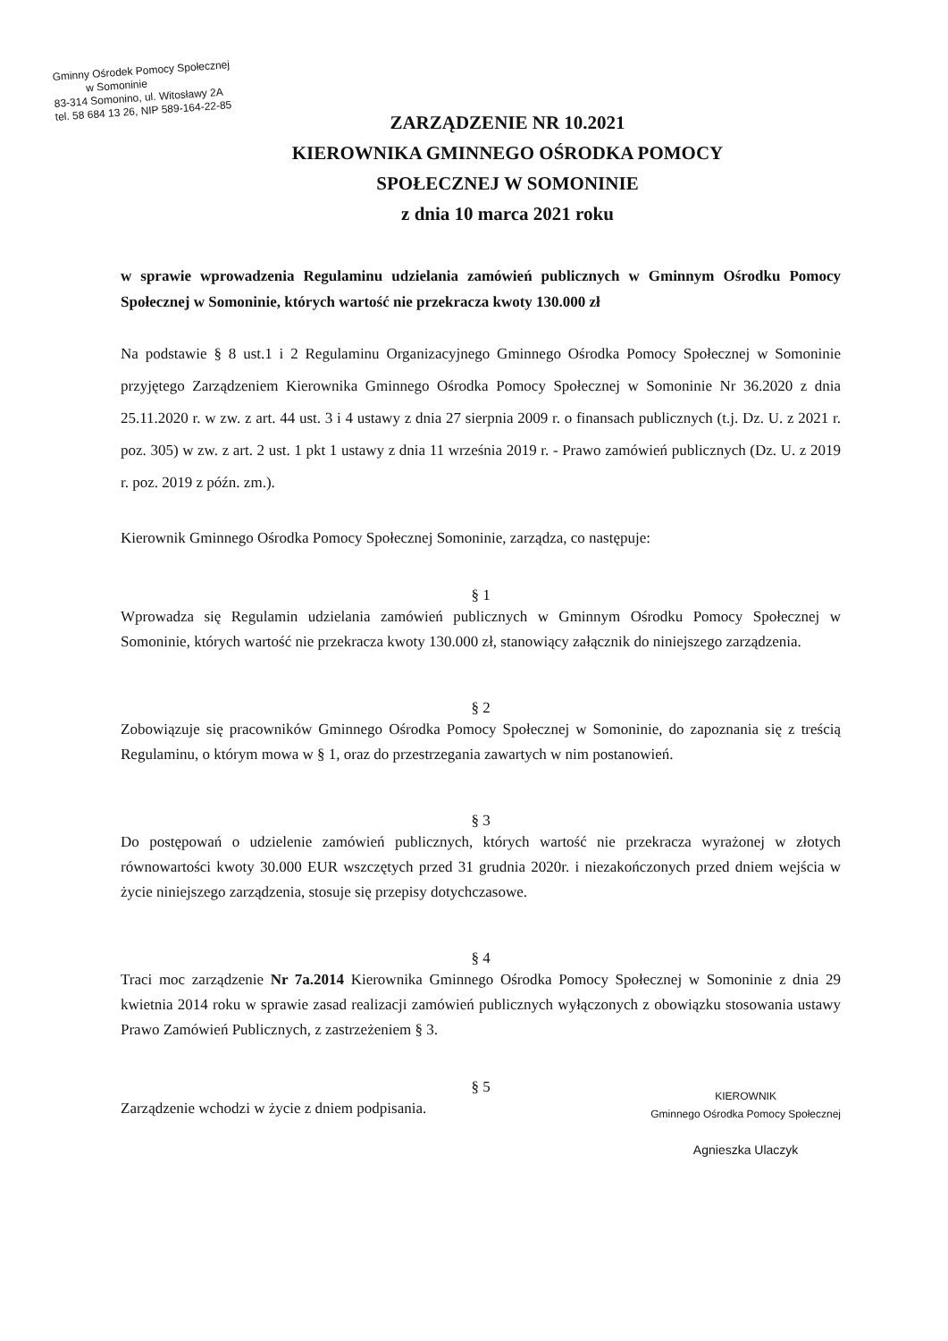Gminny Ośrodek Pomocy Społecznej
w Somoninie
83-314 Somonino, ul. Witosławy 2A
tel. 58 684 13 26, NIP 589-164-22-85
ZARZĄDZENIE NR 10.2021
KIEROWNIKA GMINNEGO OŚRODKA POMOCY
SPOŁECZNEJ W SOMONINIE
z dnia 10 marca 2021 roku
w sprawie wprowadzenia Regulaminu udzielania zamówień publicznych w Gminnym Ośrodku Pomocy Społecznej w Somoninie, których wartość nie przekracza kwoty 130.000 zł
Na podstawie § 8 ust.1 i 2 Regulaminu Organizacyjnego Gminnego Ośrodka Pomocy Społecznej w Somoninie przyjętego Zarządzeniem Kierownika Gminnego Ośrodka Pomocy Społecznej w Somoninie Nr 36.2020 z dnia 25.11.2020 r. w zw. z art. 44 ust. 3 i 4 ustawy z dnia 27 sierpnia 2009 r. o finansach publicznych (t.j. Dz. U. z 2021 r. poz. 305) w zw. z art. 2 ust. 1 pkt 1 ustawy z dnia 11 września 2019 r. - Prawo zamówień publicznych (Dz. U. z 2019 r. poz. 2019 z późn. zm.).
Kierownik Gminnego Ośrodka Pomocy Społecznej Somoninie, zarządza, co następuje:
§ 1
Wprowadza się Regulamin udzielania zamówień publicznych w Gminnym Ośrodku Pomocy Społecznej w Somoninie, których wartość nie przekracza kwoty 130.000 zł, stanowiący załącznik do niniejszego zarządzenia.
§ 2
Zobowiązuje się pracowników Gminnego Ośrodka Pomocy Społecznej w Somoninie, do zapoznania się z treścią Regulaminu, o którym mowa w § 1, oraz do przestrzegania zawartych w nim postanowień.
§ 3
Do postępowań o udzielenie zamówień publicznych, których wartość nie przekracza wyrażonej w złotych równowartości kwoty 30.000 EUR wszczętych przed 31 grudnia 2020r. i niezakończonych przed dniem wejścia w życie niniejszego zarządzenia, stosuje się przepisy dotychczasowe.
§ 4
Traci moc zarządzenie Nr 7a.2014 Kierownika Gminnego Ośrodka Pomocy Społecznej w Somoninie z dnia 29 kwietnia 2014 roku w sprawie zasad realizacji zamówień publicznych wyłączonych z obowiązku stosowania ustawy Prawo Zamówień Publicznych, z zastrzeżeniem § 3.
§ 5
KIEROWNIK
Gminnego Ośrodka Pomocy Społecznej
Agnieszka Ulaczyk
Zarządzenie wchodzi w życie z dniem podpisania.